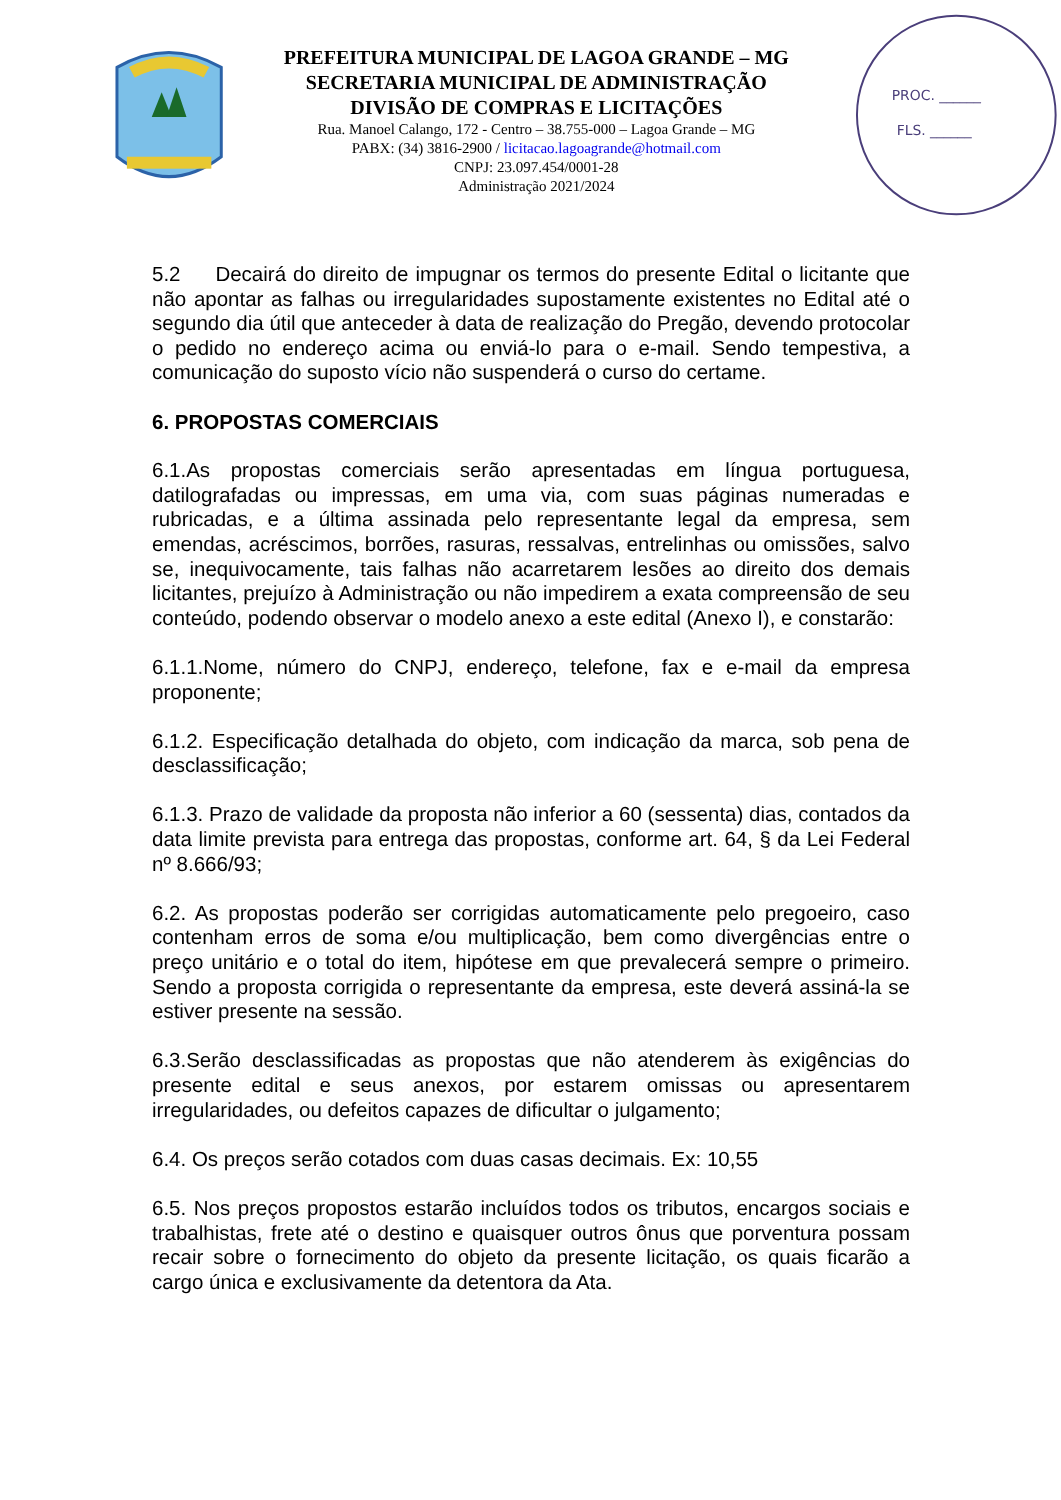PREFEITURA MUNICIPAL DE LAGOA GRANDE – MG
SECRETARIA MUNICIPAL DE ADMINISTRAÇÃO
DIVISÃO DE COMPRAS E LICITAÇÕES
Rua. Manoel Calango, 172 - Centro – 38.755-000 – Lagoa Grande – MG
PABX: (34) 3816-2900 / licitacao.lagoagrande@hotmail.com
CNPJ: 23.097.454/0001-28
Administração 2021/2024
PROC. ______
FLS. ______
5.2 Decairá do direito de impugnar os termos do presente Edital o licitante que não apontar as falhas ou irregularidades supostamente existentes no Edital até o segundo dia útil que anteceder à data de realização do Pregão, devendo protocolar o pedido no endereço acima ou enviá-lo para o e-mail. Sendo tempestiva, a comunicação do suposto vício não suspenderá o curso do certame.
6. PROPOSTAS COMERCIAIS
6.1.As propostas comerciais serão apresentadas em língua portuguesa, datilografadas ou impressas, em uma via, com suas páginas numeradas e rubricadas, e a última assinada pelo representante legal da empresa, sem emendas, acréscimos, borrões, rasuras, ressalvas, entrelinhas ou omissões, salvo se, inequivocamente, tais falhas não acarretarem lesões ao direito dos demais licitantes, prejuízo à Administração ou não impedirem a exata compreensão de seu conteúdo, podendo observar o modelo anexo a este edital (Anexo I), e constarão:
6.1.1.Nome, número do CNPJ, endereço, telefone, fax e e-mail da empresa proponente;
6.1.2. Especificação detalhada do objeto, com indicação da marca, sob pena de desclassificação;
6.1.3. Prazo de validade da proposta não inferior a 60 (sessenta) dias, contados da data limite prevista para entrega das propostas, conforme art. 64, § da Lei Federal nº 8.666/93;
6.2. As propostas poderão ser corrigidas automaticamente pelo pregoeiro, caso contenham erros de soma e/ou multiplicação, bem como divergências entre o preço unitário e o total do item, hipótese em que prevalecerá sempre o primeiro. Sendo a proposta corrigida o representante da empresa, este deverá assiná-la se estiver presente na sessão.
6.3.Serão desclassificadas as propostas que não atenderem às exigências do presente edital e seus anexos, por estarem omissas ou apresentarem irregularidades, ou defeitos capazes de dificultar o julgamento;
6.4. Os preços serão cotados com duas casas decimais. Ex: 10,55
6.5. Nos preços propostos estarão incluídos todos os tributos, encargos sociais e trabalhistas, frete até o destino e quaisquer outros ônus que porventura possam recair sobre o fornecimento do objeto da presente licitação, os quais ficarão a cargo única e exclusivamente da detentora da Ata.